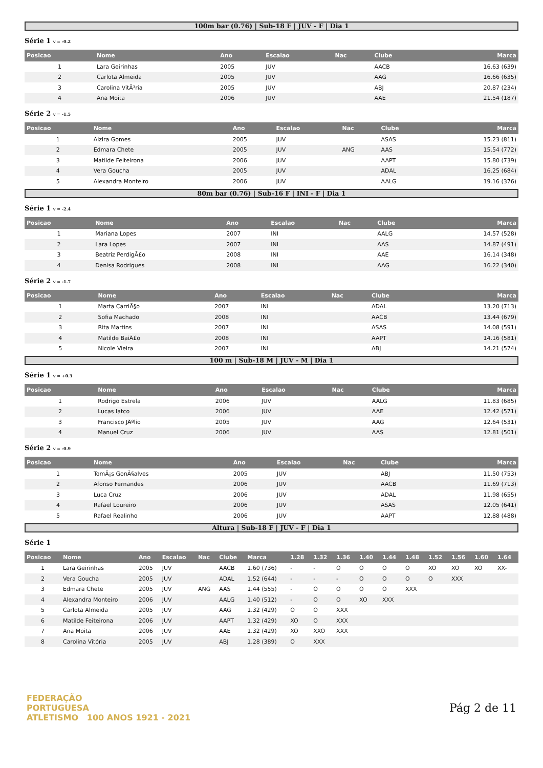100m bar (0.76) | Sub-18 F | JUV - F | Dia 1
Série 1 v = -0.2
| Posicao | Nome | Ano | Escalao | Nac | Clube | Marca |
| --- | --- | --- | --- | --- | --- | --- |
| 1 | Lara Geirinhas | 2005 | JUV | | AACB | 16.63 (639) |
| 2 | Carlota Almeida | 2005 | JUV | | AAG | 16.66 (635) |
| 3 | Carolina VitÃ³ria | 2005 | JUV | | ABJ | 20.87 (234) |
| 4 | Ana Moita | 2006 | JUV | | AAE | 21.54 (187) |
Série 2 v = -1.5
| Posicao | Nome | Ano | Escalao | Nac | Clube | Marca |
| --- | --- | --- | --- | --- | --- | --- |
| 1 | Alzira Gomes | 2005 | JUV | | ASAS | 15.23 (811) |
| 2 | Edmara Chete | 2005 | JUV | ANG | AAS | 15.54 (772) |
| 3 | Matilde Feiteirona | 2006 | JUV | | AAPT | 15.80 (739) |
| 4 | Vera Goucha | 2005 | JUV | | ADAL | 16.25 (684) |
| 5 | Alexandra Monteiro | 2006 | JUV | | AALG | 19.16 (376) |
80m bar (0.76) | Sub-16 F | INI - F | Dia 1
Série 1 v = -2.4
| Posicao | Nome | Ano | Escalao | Nac | Clube | Marca |
| --- | --- | --- | --- | --- | --- | --- |
| 1 | Mariana Lopes | 2007 | INI | | AALG | 14.57 (528) |
| 2 | Lara Lopes | 2007 | INI | | AAS | 14.87 (491) |
| 3 | Beatriz PerdigÃ£o | 2008 | INI | | AAE | 16.14 (348) |
| 4 | Denisa Rodrigues | 2008 | INI | | AAG | 16.22 (340) |
Série 2 v = -1.7
| Posicao | Nome | Ano | Escalao | Nac | Clube | Marca |
| --- | --- | --- | --- | --- | --- | --- |
| 1 | Marta CarriÃ§o | 2007 | INI | | ADAL | 13.20 (713) |
| 2 | Sofia Machado | 2008 | INI | | AACB | 13.44 (679) |
| 3 | Rita Martins | 2007 | INI | | ASAS | 14.08 (591) |
| 4 | Matilde BaiÃ£o | 2008 | INI | | AAPT | 14.16 (581) |
| 5 | Nicole Vieira | 2007 | INI | | ABJ | 14.21 (574) |
100 m | Sub-18 M | JUV - M | Dia 1
Série 1 v = +0.3
| Posicao | Nome | Ano | Escalao | Nac | Clube | Marca |
| --- | --- | --- | --- | --- | --- | --- |
| 1 | Rodrigo Estrela | 2006 | JUV | | AALG | 11.83 (685) |
| 2 | Lucas Iatco | 2006 | JUV | | AAE | 12.42 (571) |
| 3 | Francisco JÃºlio | 2005 | JUV | | AAG | 12.64 (531) |
| 4 | Manuel Cruz | 2006 | JUV | | AAS | 12.81 (501) |
Série 2 v = -0.9
| Posicao | Nome | Ano | Escalao | Nac | Clube | Marca |
| --- | --- | --- | --- | --- | --- | --- |
| 1 | TomÃ¡s GonÃ§alves | 2005 | JUV | | ABJ | 11.50 (753) |
| 2 | Afonso Fernandes | 2006 | JUV | | AACB | 11.69 (713) |
| 3 | Luca Cruz | 2006 | JUV | | ADAL | 11.98 (655) |
| 4 | Rafael Loureiro | 2006 | JUV | | ASAS | 12.05 (641) |
| 5 | Rafael Realinho | 2006 | JUV | | AAPT | 12.88 (488) |
Altura | Sub-18 F | JUV - F | Dia 1
Série 1
| Posicao | Nome | Ano | Escalao | Nac | Clube | Marca | 1.28 | 1.32 | 1.36 | 1.40 | 1.44 | 1.48 | 1.52 | 1.56 | 1.60 | 1.64 |
| --- | --- | --- | --- | --- | --- | --- | --- | --- | --- | --- | --- | --- | --- | --- | --- | --- |
| 1 | Lara Geirinhas | 2005 | JUV | | AACB | 1.60 (736) | - | - | O | O | O | O | XO | XO | XO | XX- |
| 2 | Vera Goucha | 2005 | JUV | | ADAL | 1.52 (644) | - | - | - | O | O | O | O | XXX | | |
| 3 | Edmara Chete | 2005 | JUV | ANG | AAS | 1.44 (555) | - | O | O | O | O | XXX | | | | |
| 4 | Alexandra Monteiro | 2006 | JUV | | AALG | 1.40 (512) | - | O | O | XO | XXX | | | | | |
| 5 | Carlota Almeida | 2005 | JUV | | AAG | 1.32 (429) | O | O | XXX | | | | | | | |
| 6 | Matilde Feiteirona | 2006 | JUV | | AAPT | 1.32 (429) | XO | O | XXX | | | | | | | |
| 7 | Ana Moita | 2006 | JUV | | AAE | 1.32 (429) | XO | XXO | XXX | | | | | | | |
| 8 | Carolina Vitória | 2005 | JUV | | ABJ | 1.28 (389) | O | XXX | | | | | | | | |
FEDERAÇÃO
PORTUGUESA
ATLETISMO 100 ANOS 1921 - 2021
Pág 2 de 11